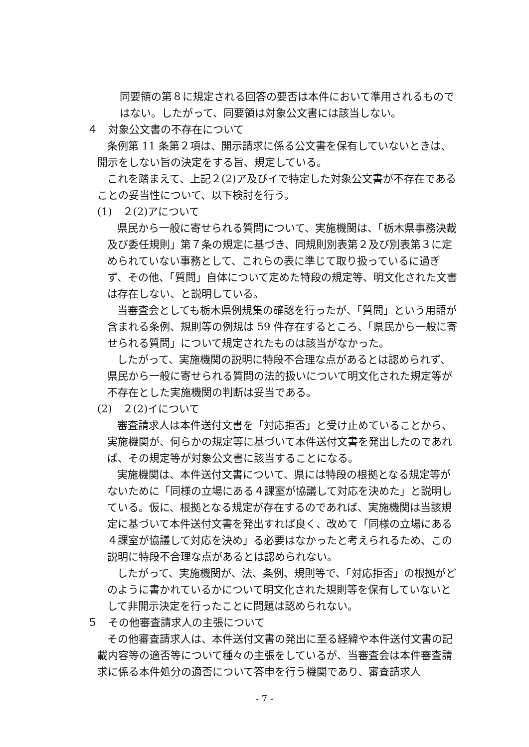同要領の第８に規定される回答の要否は本件において準用されるものではない。したがって、同要領は対象公文書には該当しない。
４　対象公文書の不存在について
条例第 11 条第２項は、開示請求に係る公文書を保有していないときは、開示をしない旨の決定をする旨、規定している。
これを踏まえて、上記２(2)ア及びイで特定した対象公文書が不存在であることの妥当性について、以下検討を行う。
(1)　２(2)アについて
県民から一般に寄せられる質問について、実施機関は、「栃木県事務決裁及び委任規則」第７条の規定に基づき、同規則別表第２及び別表第３に定められていない事務として、これらの表に準じて取り扱っているに過ぎず、その他、「質問」自体について定めた特段の規定等、明文化された文書は存在しない、と説明している。
当審査会としても栃木県例規集の確認を行ったが、「質問」という用語が含まれる条例、規則等の例規は 59 件存在するところ、「県民から一般に寄せられる質問」について規定されたものは該当がなかった。
したがって、実施機関の説明に特段不合理な点があるとは認められず、県民から一般に寄せられる質問の法的扱いについて明文化された規定等が不存在とした実施機関の判断は妥当である。
(2)　２(2)イについて
審査請求人は本件送付文書を「対応拒否」と受け止めていることから、実施機関が、何らかの規定等に基づいて本件送付文書を発出したのであれば、その規定等が対象公文書に該当することになる。
実施機関は、本件送付文書について、県には特段の根拠となる規定等がないために「同様の立場にある４課室が協議して対応を決めた」と説明している。仮に、根拠となる規定が存在するのであれば、実施機関は当該規定に基づいて本件送付文書を発出すれば良く、改めて「同様の立場にある４課室が協議して対応を決め」る必要はなかったと考えられるため、この説明に特段不合理な点があるとは認められない。
したがって、実施機関が、法、条例、規則等で、「対応拒否」の根拠がどのように書かれているかについて明文化された規則等を保有していないとして非開示決定を行ったことに問題は認められない。
５　その他審査請求人の主張について
その他審査請求人は、本件送付文書の発出に至る経緯や本件送付文書の記載内容等の適否等について種々の主張をしているが、当審査会は本件審査請求に係る本件処分の適否について答申を行う機関であり、審査請求人
- 7 -